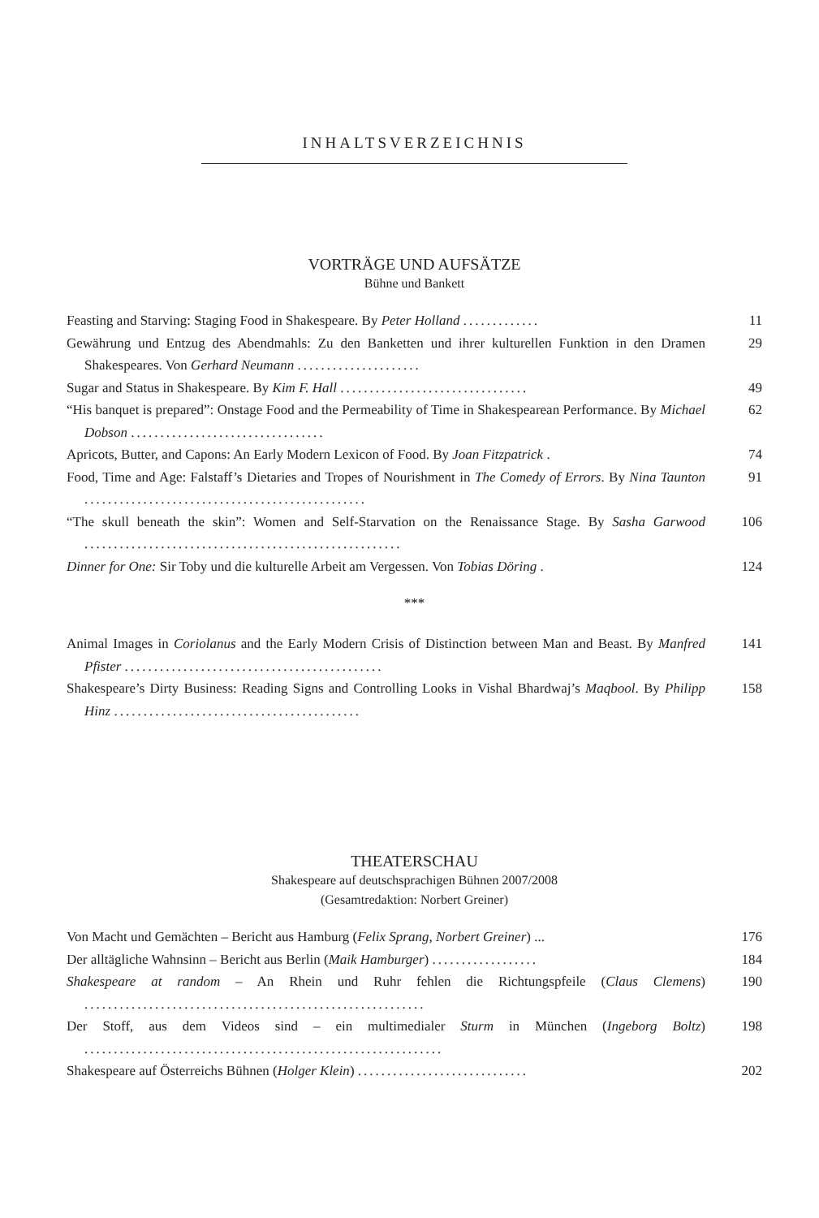INHALTSVERZEICHNIS
VORTRÄGE UND AUFSÄTZE
Bühne und Bankett
Feasting and Starving: Staging Food in Shakespeare. By Peter Holland .............
11
Gewährung und Entzug des Abendmahls: Zu den Banketten und ihrer kulturellen Funktion in den Dramen Shakespeares. Von Gerhard Neumann .....................
29
Sugar and Status in Shakespeare. By Kim F. Hall ................................
49
“His banquet is prepared”: Onstage Food and the Permeability of Time in Shakespearean Performance. By Michael Dobson .................................
62
Apricots, Butter, and Capons: An Early Modern Lexicon of Food. By Joan Fitzpatrick .
74
Food, Time and Age: Falstaff’s Dietaries and Tropes of Nourishment in The Comedy of Errors. By Nina Taunton ................................................
91
“The skull beneath the skin”: Women and Self-Starvation on the Renaissance Stage. By Sasha Garwood ......................................................
106
Dinner for One: Sir Toby und die kulturelle Arbeit am Vergessen. Von Tobias Döring .
124
***
Animal Images in Coriolanus and the Early Modern Crisis of Distinction between Man and Beast. By Manfred Pfister ............................................
141
Shakespeare’s Dirty Business: Reading Signs and Controlling Looks in Vishal Bhardwaj’s Maqbool. By Philipp Hinz ..........................................
158
THEATERSCHAU
Shakespeare auf deutschsprachigen Bühnen 2007/2008
(Gesamtredaktion: Norbert Greiner)
Von Macht und Gemächten – Bericht aus Hamburg (Felix Sprang, Norbert Greiner) ...
176
Der alltägliche Wahnsinn – Bericht aus Berlin (Maik Hamburger) ..................
184
Shakespeare at random – An Rhein und Ruhr fehlen die Richtungspfeile (Claus Clemens) ..........................................................
190
Der Stoff, aus dem Videos sind – ein multimedialer Sturm in München (Ingeborg Boltz) .............................................................
198
Shakespeare auf Österreichs Bühnen (Holger Klein) .............................
202